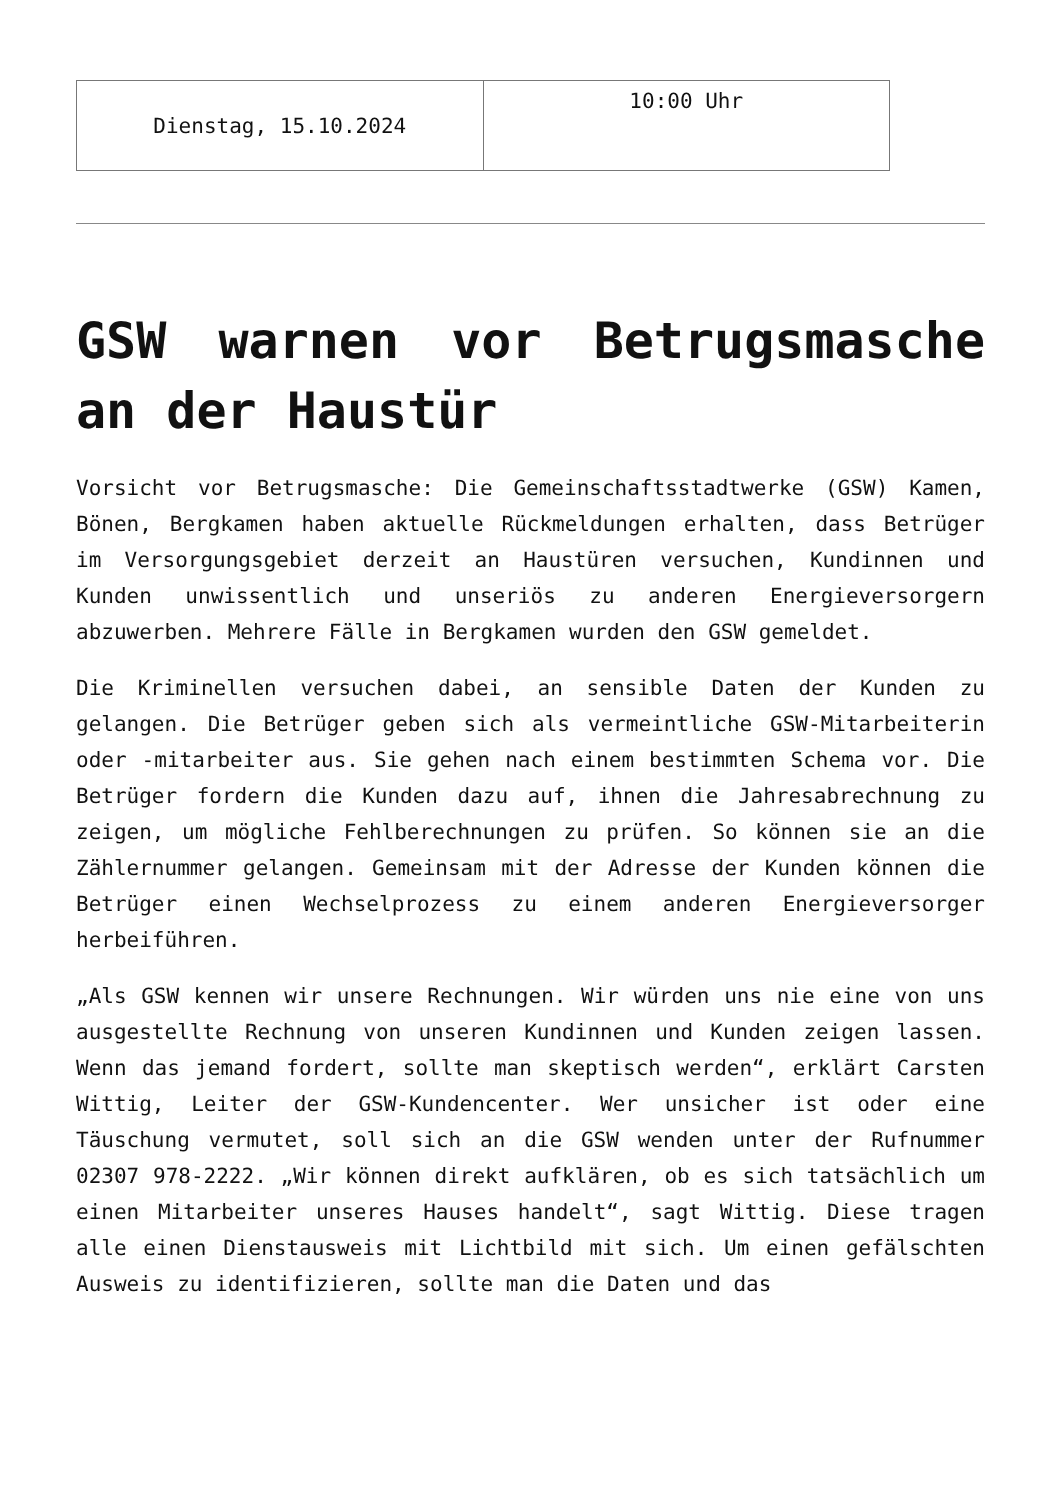| Dienstag, 15.10.2024 | 10:00 Uhr |
GSW warnen vor Betrugsmasche an der Haustür
Vorsicht vor Betrugsmasche: Die Gemeinschaftsstadtwerke (GSW) Kamen, Bönen, Bergkamen haben aktuelle Rückmeldungen erhalten, dass Betrüger im Versorgungsgebiet derzeit an Haustüren versuchen, Kundinnen und Kunden unwissentlich und unseriös zu anderen Energieversorgern abzuwerben. Mehrere Fälle in Bergkamen wurden den GSW gemeldet.
Die Kriminellen versuchen dabei, an sensible Daten der Kunden zu gelangen. Die Betrüger geben sich als vermeintliche GSW-Mitarbeiterin oder -mitarbeiter aus. Sie gehen nach einem bestimmten Schema vor. Die Betrüger fordern die Kunden dazu auf, ihnen die Jahresabrechnung zu zeigen, um mögliche Fehlberechnungen zu prüfen. So können sie an die Zählernummer gelangen. Gemeinsam mit der Adresse der Kunden können die Betrüger einen Wechselprozess zu einem anderen Energieversorger herbeiführen.
„Als GSW kennen wir unsere Rechnungen. Wir würden uns nie eine von uns ausgestellte Rechnung von unseren Kundinnen und Kunden zeigen lassen. Wenn das jemand fordert, sollte man skeptisch werden“, erklärt Carsten Wittig, Leiter der GSW-Kundencenter. Wer unsicher ist oder eine Täuschung vermutet, soll sich an die GSW wenden unter der Rufnummer 02307 978-2222. „Wir können direkt aufklären, ob es sich tatsächlich um einen Mitarbeiter unseres Hauses handelt“, sagt Wittig. Diese tragen alle einen Dienstausweis mit Lichtbild mit sich. Um einen gefälschten Ausweis zu identifizieren, sollte man die Daten und das